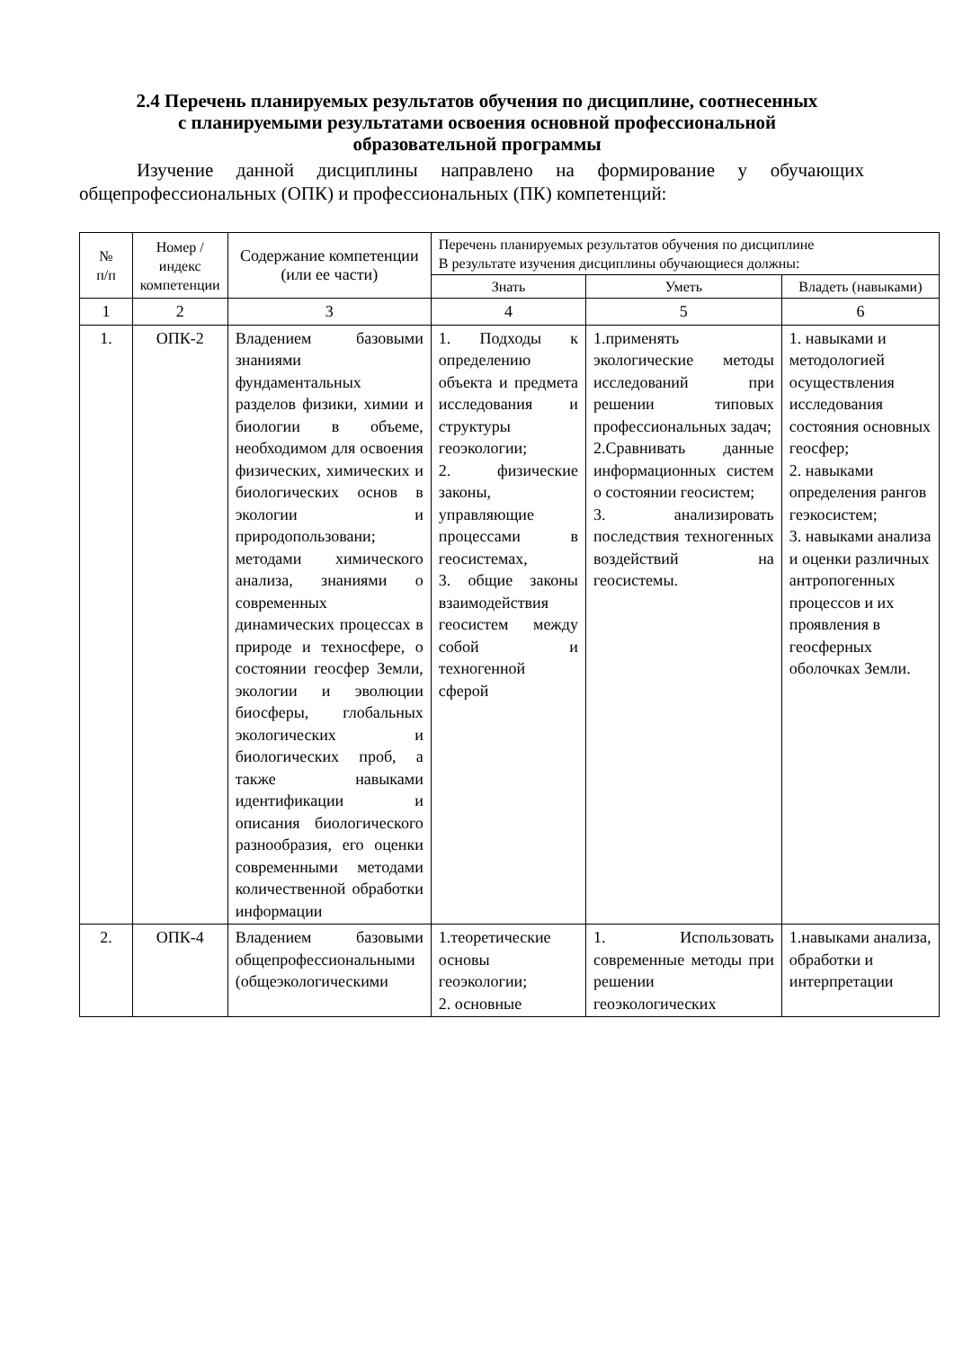2.4 Перечень планируемых результатов обучения по дисциплине, соотнесенных с планируемыми результатами освоения основной профессиональной образовательной программы
Изучение данной дисциплины направлено на формирование у обучающих общепрофессиональных (ОПК) и профессиональных (ПК) компетенций:
| № п/п | Номер /индекс компетенции | Содержание компетенции (или ее части) | Перечень планируемых результатов обучения по дисциплине В результате изучения дисциплины обучающиеся должны: | | |
| --- | --- | --- | --- | --- | --- |
| | | | Знать | Уметь | Владеть (навыками) |
| 1 | 2 | 3 | 4 | 5 | 6 |
| 1. | ОПК-2 | Владением базовыми знаниями фундаментальных разделов физики, химии и биологии в объеме, необходимом для освоения физических, химических и биологических основ в экологии и природопользовани; методами химического анализа, знаниями о современных динамических процессах в природе и техносфере, о состоянии геосфер Земли, экологии и эволюции биосферы, глобальных экологических и биологических проб, а также навыками идентификации и описания биологического разнообразия, его оценки современными методами количественной обработки информации | 1. Подходы к определению объекта и предмета исследования и структуры геоэкологии; 2. физические законы, управляющие процессами в геосистемах, 3. общие законы взаимодействия геосистем между собой и техногенной сферой | 1.применять экологические методы исследований при решении типовых профессиональных задач; 2.Сравнивать данные информационных систем о состоянии геосистем; 3. анализировать последствия техногенных воздействий на геосистемы. | 1. навыками и методологией осуществления исследования состояния основных геосфер; 2. навыками определения рангов геэкосистем; 3. навыками анализа и оценки различных антропогенных процессов и их проявления в геосферных оболочках Земли. |
| 2. | ОПК-4 | Владением базовыми общепрофессиональными (общеэкологическими | 1.теоретические основы геоэкологии; 2. основные | 1. Использовать современные методы при решении геоэкологических | 1.навыками анализа, обработки и интерпретации |